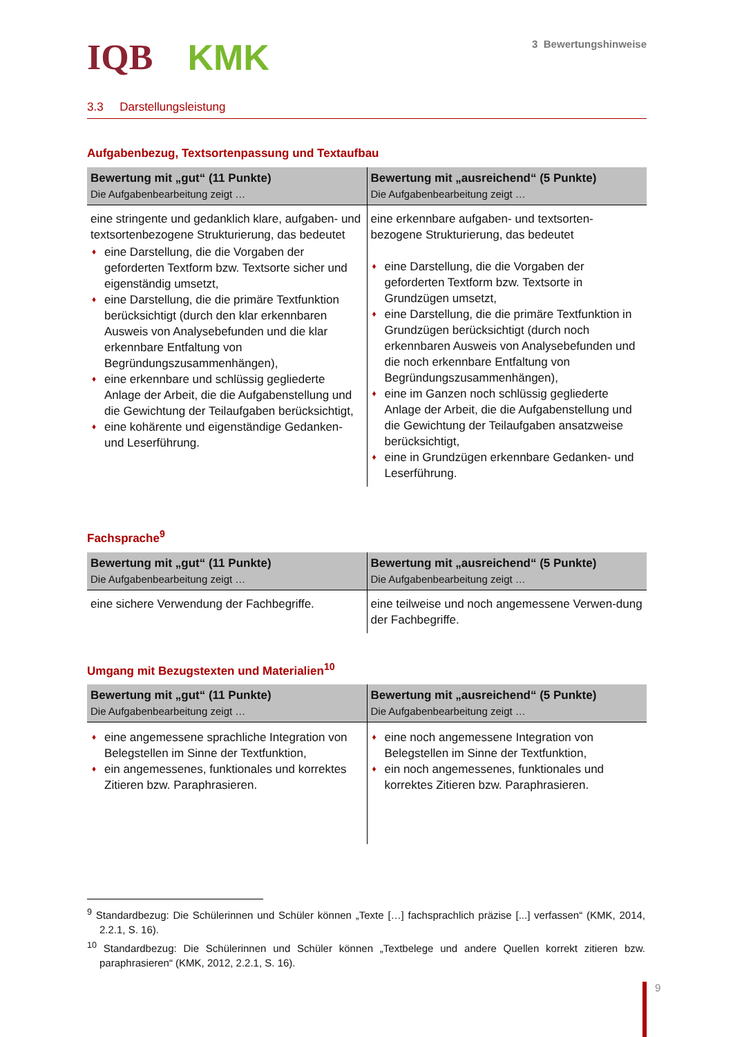IQB KMK
3 Bewertungshinweise
3.3 Darstellungsleistung
Aufgabenbezug, Textsortenpassung und Textaufbau
| Bewertung mit „gut“ (11 Punkte) Die Aufgabenbearbeitung zeigt … | Bewertung mit „ausreichend“ (5 Punkte) Die Aufgabenbearbeitung zeigt … |
| --- | --- |
| eine stringente und gedanklich klare, aufgaben- und textsortenbezogene Strukturierung, das bedeutet ♦ eine Darstellung, die die Vorgaben der geforderten Textform bzw. Textsorte sicher und eigenständig umsetzt, ♦ eine Darstellung, die die primäre Textfunktion berücksichtigt (durch den klar erkennbaren Ausweis von Analysebefunden und die klar erkennbare Entfaltung von Begründungszusammenhängen), ♦ eine erkennbare und schlüssig gegliederte Anlage der Arbeit, die die Aufgabenstellung und die Gewichtung der Teilaufgaben berücksichtigt, ♦ eine kohärente und eigenständige Gedanken- und Leserführung. | eine erkennbare aufgaben- und textsorten-bezogene Strukturierung, das bedeutet ♦ eine Darstellung, die die Vorgaben der geforderten Textform bzw. Textsorte in Grundzügen umsetzt, ♦ eine Darstellung, die die primäre Textfunktion in Grundzügen berücksichtigt (durch noch erkennbaren Ausweis von Analysebefunden und die noch erkennbare Entfaltung von Begründungszusammenhängen), ♦ eine im Ganzen noch schlüssig gegliederte Anlage der Arbeit, die die Aufgabenstellung und die Gewichtung der Teilaufgaben ansatzweise berücksichtigt, ♦ eine in Grundzügen erkennbare Gedanken- und Leserführung. |
Fachsprache<sup>9</sup>
| Bewertung mit „gut“ (11 Punkte) Die Aufgabenbearbeitung zeigt … | Bewertung mit „ausreichend“ (5 Punkte) Die Aufgabenbearbeitung zeigt … |
| --- | --- |
| eine sichere Verwendung der Fachbegriffe. | eine teilweise und noch angemessene Verwen-dung der Fachbegriffe. |
Umgang mit Bezugstexten und Materialien<sup>10</sup>
| Bewertung mit „gut“ (11 Punkte) Die Aufgabenbearbeitung zeigt … | Bewertung mit „ausreichend“ (5 Punkte) Die Aufgabenbearbeitung zeigt … |
| --- | --- |
| ♦ eine angemessene sprachliche Integration von Belegstellen im Sinne der Textfunktion, ♦ ein angemessenes, funktionales und korrektes Zitieren bzw. Paraphrasieren. | ♦ eine noch angemessene Integration von Belegstellen im Sinne der Textfunktion, ♦ ein noch angemessenes, funktionales und korrektes Zitieren bzw. Paraphrasieren. |
<sup>9</sup> Standardbezug: Die Schülerinnen und Schüler können „Texte […] fachsprachlich präzise [...] verfassen“ (KMK, 2014, 2.2.1, S. 16).
<sup>10</sup> Standardbezug: Die Schülerinnen und Schüler können „Textbelege und andere Quellen korrekt zitieren bzw. paraphrasieren“ (KMK, 2012, 2.2.1, S. 16).
9